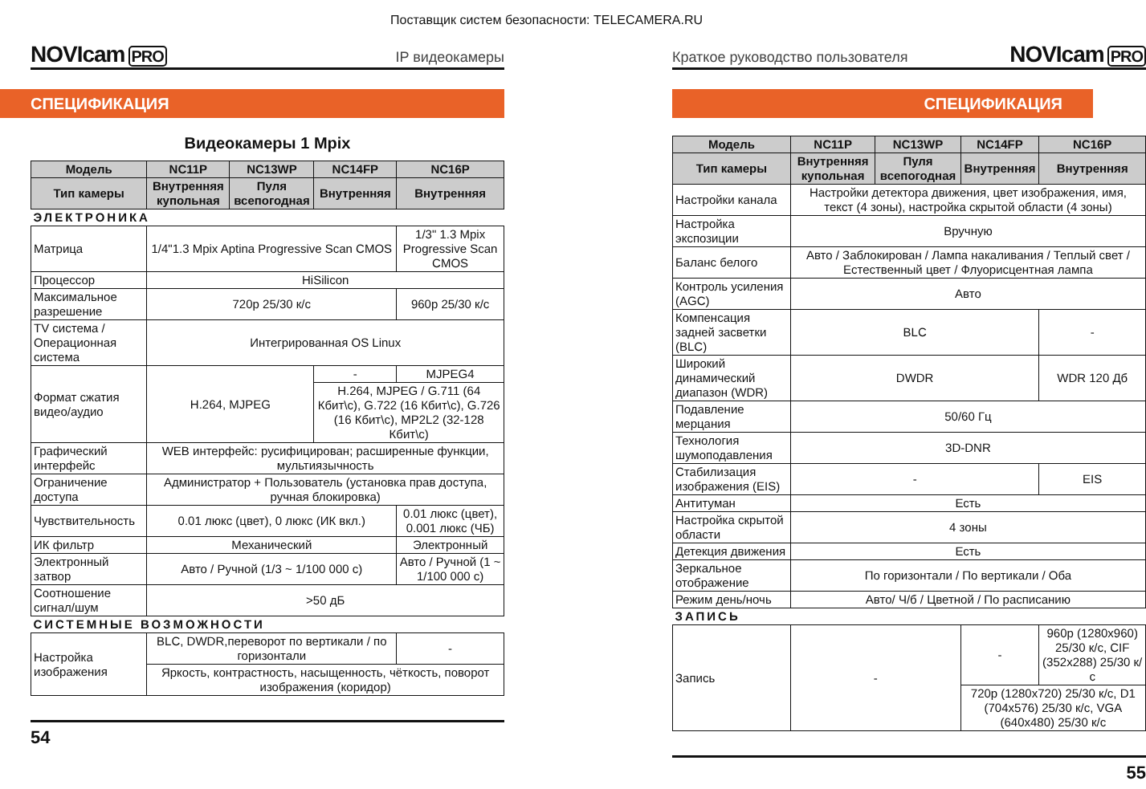Поставщик систем безопасности: TELECAMERA.RU
NOVIcam PRO
IP видеокамеры
СПЕЦИФИКАЦИЯ
Видеокамеры 1 Mpix
| Модель | NC11P | NC13WP | NC14FP | | NC16P |
| --- | --- | --- | --- | --- | --- |
| Тип камеры | Внутренняя купольная | Пуля всепогодная | Внутренняя | | Внутренняя |
| ЭЛЕКТРОНИКА | | | | | |
| Матрица | 1/4"1.3 Mpix Aptina Progressive Scan CMOS | | | | 1/3" 1.3 Mpix Progressive Scan CMOS |
| Процессор | HiSilicon | | | | |
| Максимальное разрешение | 720p 25/30 к/с | | | | 960p 25/30 к/с |
| TV система / Операционная система | Интегрированная OS Linux | | | | |
| Формат сжатия видео/аудио | H.264, MJPEG | | | - | MJPEG4 |
| | | | | H.264, MJPEG / G.711 (64 Кбит\с), G.722 (16 Кбит\с), G.726 (16 Кбит\с), MP2L2 (32-128 Кбит\с) | |
| Графический интерфейс | WEB интерфейс: русифицирован; расширенные функции, мультиязычность | | | | |
| Ограничение доступа | Администратор + Пользователь (установка прав доступа, ручная блокировка) | | | | |
| Чувствительность | 0.01 люкс (цвет), 0 люкс (ИК вкл.) | | | | 0.01 люкс (цвет), 0.001 люкс (ЧБ) |
| ИК фильтр | Механический | | | | Электронный |
| Электронный затвор | Авто / Ручной (1/3 ~ 1/100 000 с) | | | | Авто / Ручной (1 ~ 1/100 000 с) |
| Соотношение сигнал/шум | >50 дБ | | | | |
| СИСТЕМНЫЕ ВОЗМОЖНОСТИ | | | | | |
| Настройка изображения | BLC, DWDR,переворот по вертикали / по горизонтали | | | | - |
| | Яркость, контрастность, насыщенность, чёткость, поворот изображения (коридор) | | | | |
54
Краткое руководство пользователя
NOVIcam PRO
СПЕЦИФИКАЦИЯ
| Модель | NC11P | NC13WP | NC14FP | NC16P |
| --- | --- | --- | --- | --- |
| Тип камеры | Внутренняя купольная | Пуля всепогодная | Внутренняя | Внутренняя |
| Настройки канала | Настройки детектора движения, цвет изображения, имя, текст (4 зоны), настройка скрытой области (4 зоны) | | | |
| Настройка экспозиции | Вручную | | | |
| Баланс белого | Авто / Заблокирован / Лампа накаливания / Теплый свет / Естественный цвет / Флуорисцентная лампа | | | |
| Контроль усиления (AGC) | Авто | | | |
| Компенсация задней засветки (BLC) | BLC | | | - |
| Широкий динамический диапазон (WDR) | DWDR | | | WDR 120 Дб |
| Подавление мерцания | 50/60 Гц | | | |
| Технология шумоподавления | 3D-DNR | | | |
| Стабилизация изображения (EIS) | - | | | EIS |
| Антитуман | Есть | | | |
| Настройка скрытой области | 4 зоны | | | |
| Детекция движения | Есть | | | |
| Зеркальное отображение | По горизонтали / По вертикали / Оба | | | |
| Режим день/ночь | Авто/ Ч/б / Цветной / По расписанию | | | |
| ЗАПИСЬ | | | | |
| Запись | - | | - | 960p (1280x960) 25/30 к/с, CIF (352x288) 25/30 к/с |
| | | | 720p (1280x720) 25/30 к/с, D1 (704x576) 25/30 к/с, VGA (640x480) 25/30 к/с | |
55